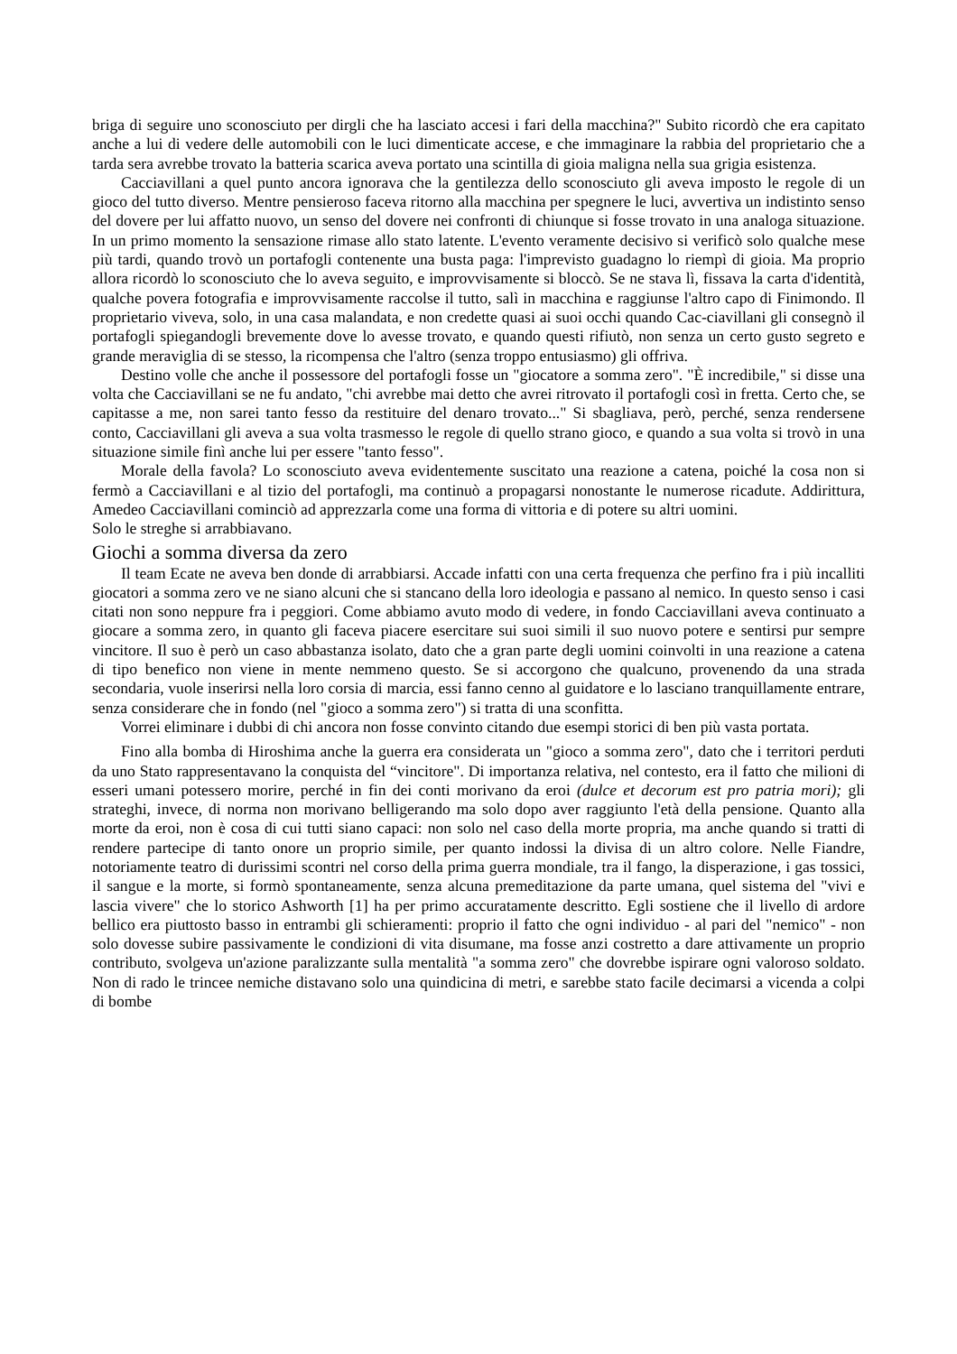briga di seguire uno sconosciuto per dirgli che ha lasciato accesi i fari della macchina?" Subito ricordò che era capitato anche a lui di vedere delle automobili con le luci dimenticate accese, e che immaginare la rabbia del proprietario che a tarda sera avrebbe trovato la batteria scarica aveva portato una scintilla di gioia maligna nella sua grigia esistenza.
Cacciavillani a quel punto ancora ignorava che la gentilezza dello sconosciuto gli aveva imposto le regole di un gioco del tutto diverso. Mentre pensieroso faceva ritorno alla macchina per spegnere le luci, avvertiva un indistinto senso del dovere per lui affatto nuovo, un senso del dovere nei confronti di chiunque si fosse trovato in una analoga situazione. In un primo momento la sensazione rimase allo stato latente. L'evento veramente decisivo si verificò solo qualche mese più tardi, quando trovò un portafogli contenente una busta paga: l'imprevisto guadagno lo riempì di gioia. Ma proprio allora ricordò lo sconosciuto che lo aveva seguito, e improvvisamente si bloccò. Se ne stava lì, fissava la carta d'identità, qualche povera fotografia e improvvisamente raccolse il tutto, salì in macchina e raggiunse l'altro capo di Finimondo. Il proprietario viveva, solo, in una casa malandata, e non credette quasi ai suoi occhi quando Cac-ciavillani gli consegnò il portafogli spiegandogli brevemente dove lo avesse trovato, e quando questi rifiutò, non senza un certo gusto segreto e grande meraviglia di se stesso, la ricompensa che l'altro (senza troppo entusiasmo) gli offriva.
Destino volle che anche il possessore del portafogli fosse un "giocatore a somma zero". "È incredibile," si disse una volta che Cacciavillani se ne fu andato, "chi avrebbe mai detto che avrei ritrovato il portafogli così in fretta. Certo che, se capitasse a me, non sarei tanto fesso da restituire del denaro trovato..." Si sbagliava, però, perché, senza rendersene conto, Cacciavillani gli aveva a sua volta trasmesso le regole di quello strano gioco, e quando a sua volta si trovò in una situazione simile finì anche lui per essere "tanto fesso".
Morale della favola? Lo sconosciuto aveva evidentemente suscitato una reazione a catena, poiché la cosa non si fermò a Cacciavillani e al tizio del portafogli, ma continuò a propagarsi nonostante le numerose ricadute. Addirittura, Amedeo Cacciavillani cominciò ad apprezzarla come una forma di vittoria e di potere su altri uomini.
Solo le streghe si arrabbiavano.
Giochi a somma diversa da zero
Il team Ecate ne aveva ben donde di arrabbiarsi. Accade infatti con una certa frequenza che perfino fra i più incalliti giocatori a somma zero ve ne siano alcuni che si stancano della loro ideologia e passano al nemico. In questo senso i casi citati non sono neppure fra i peggiori. Come abbiamo avuto modo di vedere, in fondo Cacciavillani aveva continuato a giocare a somma zero, in quanto gli faceva piacere esercitare sui suoi simili il suo nuovo potere e sentirsi pur sempre vincitore. Il suo è però un caso abbastanza isolato, dato che a gran parte degli uomini coinvolti in una reazione a catena di tipo benefico non viene in mente nemmeno questo. Se si accorgono che qualcuno, provenendo da una strada secondaria, vuole inserirsi nella loro corsia di marcia, essi fanno cenno al guidatore e lo lasciano tranquillamente entrare, senza considerare che in fondo (nel "gioco a somma zero") si tratta di una sconfitta.
Vorrei eliminare i dubbi di chi ancora non fosse convinto citando due esempi storici di ben più vasta portata.
Fino alla bomba di Hiroshima anche la guerra era considerata un "gioco a somma zero", dato che i territori perduti da uno Stato rappresentavano la conquista del “vincitore". Di importanza relativa, nel contesto, era il fatto che milioni di esseri umani potessero morire, perché in fin dei conti morivano da eroi (dulce et decorum est pro patria mori); gli strateghi, invece, di norma non morivano belligerando ma solo dopo aver raggiunto l'età della pensione. Quanto alla morte da eroi, non è cosa di cui tutti siano capaci: non solo nel caso della morte propria, ma anche quando si tratti di rendere partecipe di tanto onore un proprio simile, per quanto indossi la divisa di un altro colore. Nelle Fiandre, notoriamente teatro di durissimi scontri nel corso della prima guerra mondiale, tra il fango, la disperazione, i gas tossici, il sangue e la morte, si formò spontaneamente, senza alcuna premeditazione da parte umana, quel sistema del "vivi e lascia vivere" che lo storico Ashworth [1] ha per primo accuratamente descritto. Egli sostiene che il livello di ardore bellico era piuttosto basso in entrambi gli schieramenti: proprio il fatto che ogni individuo - al pari del "nemico" - non solo dovesse subire passivamente le condizioni di vita disumane, ma fosse anzi costretto a dare attivamente un proprio contributo, svolgeva un'azione paralizzante sulla mentalità "a somma zero" che dovrebbe ispirare ogni valoroso soldato. Non di rado le trincee nemiche distavano solo una quindicina di metri, e sarebbe stato facile decimarsi a vicenda a colpi di bombe